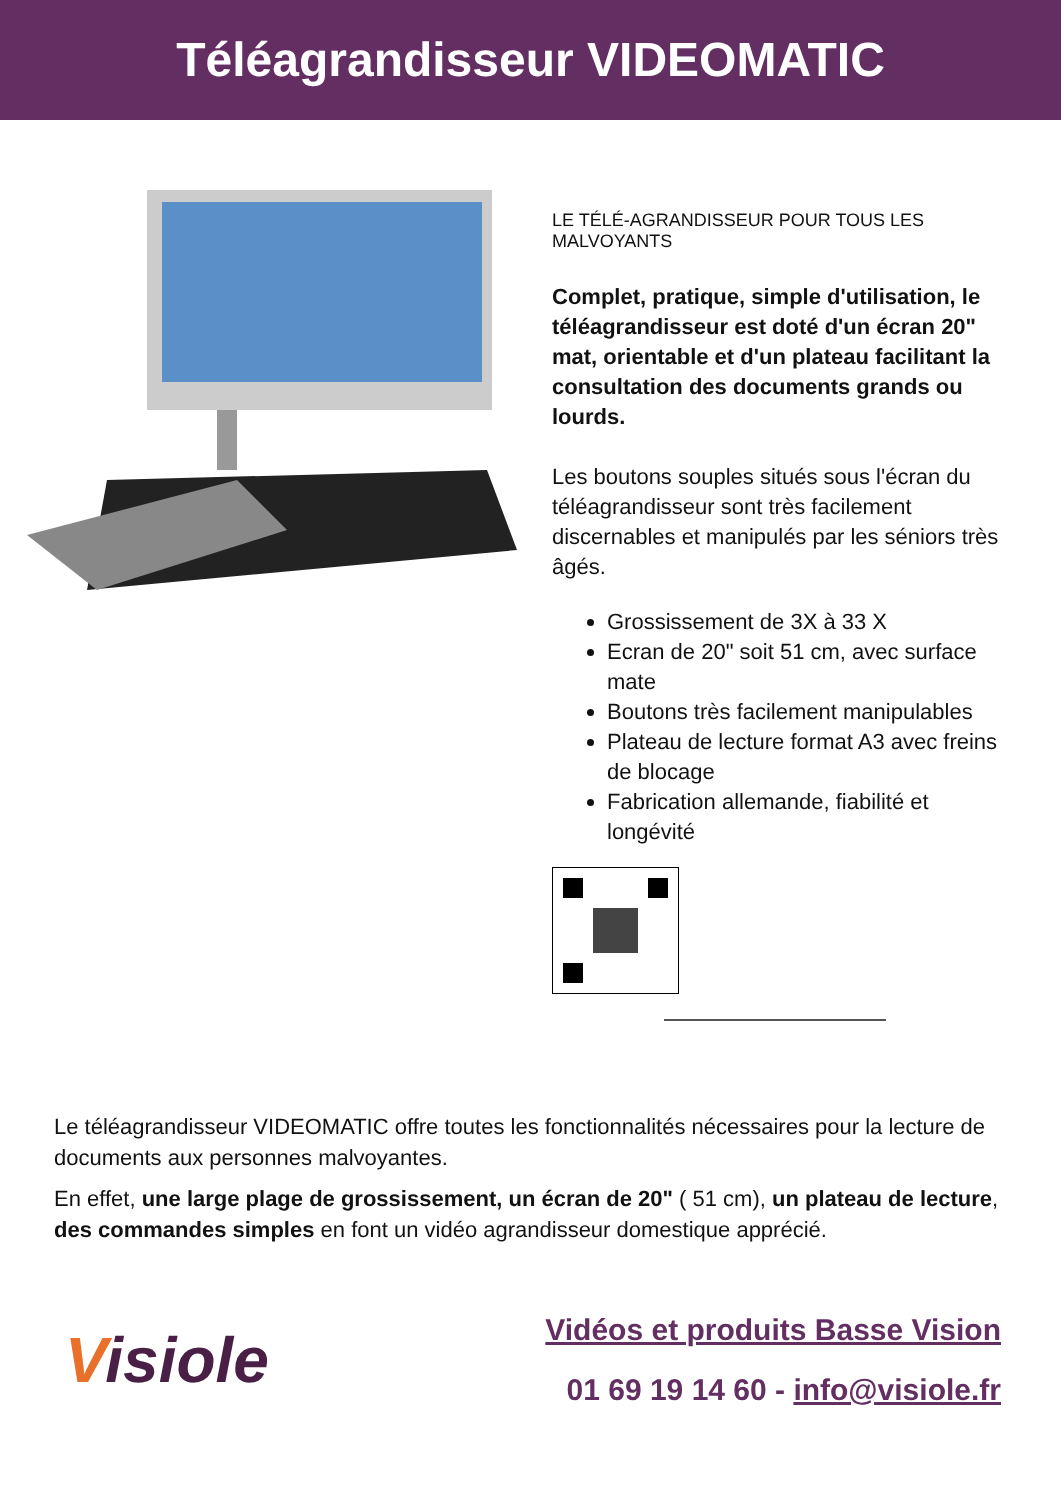Téléagrandisseur VIDEOMATIC
LE TÉLÉ-AGRANDISSEUR POUR TOUS LES MALVOYANTS
Complet, pratique, simple d'utilisation, le téléagrandisseur est doté d'un écran 20" mat, orientable et d'un plateau facilitant la consultation des documents grands ou lourds.
Les boutons souples situés sous l'écran du téléagrandisseur sont très facilement discernables et manipulés par les séniors très âgés.
Grossissement de 3X à 33 X
Ecran de 20" soit 51 cm, avec surface mate
Boutons très facilement manipulables
Plateau de lecture format A3 avec freins de blocage
Fabrication allemande, fiabilité et longévité
Le téléagrandisseur VIDEOMATIC offre toutes les fonctionnalités nécessaires pour la lecture de documents aux personnes malvoyantes.
En effet, une large plage de grossissement, un écran de 20" ( 51 cm), un plateau de lecture, des commandes simples en font un vidéo agrandisseur domestique apprécié.
Visiole
Vidéos et produits Basse Vision
01 69 19 14 60 - info@visiole.fr